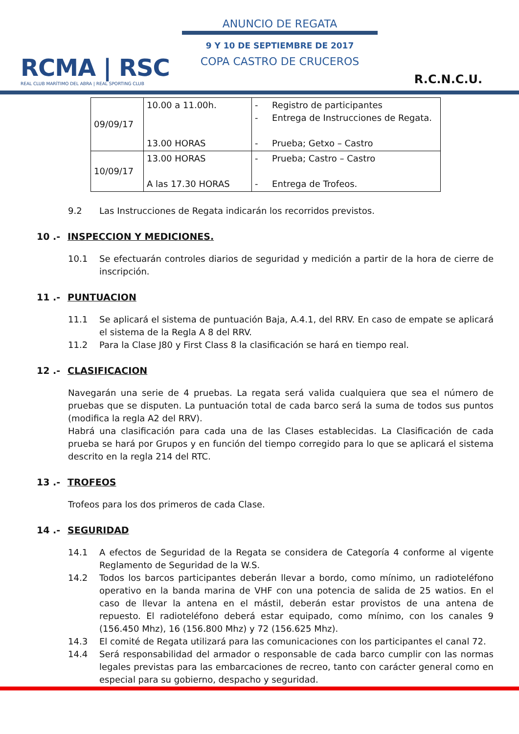RCMA | RSC
REAL CLUB MARÍTIMO DEL ABRA | REAL SPORTING CLUB
ANUNCIO DE REGATA
9 Y 10 DE SEPTIEMBRE DE 2017
COPA CASTRO DE CRUCEROS
R.C.N.C.U.
| 09/09/17 | 10.00 a 11.00h. 13.00 HORAS | - Registro de participantes - Entrega de Instrucciones de Regata. - Prueba; Getxo – Castro |
| 10/09/17 | 13.00 HORAS A las 17.30 HORAS | - Prueba; Castro – Castro - Entrega de Trofeos. |
9.2 Las Instrucciones de Regata indicarán los recorridos previstos.
10 .- INSPECCION Y MEDICIONES.
10.1 Se efectuarán controles diarios de seguridad y medición a partir de la hora de cierre de inscripción.
11 .- PUNTUACION
11.1 Se aplicará el sistema de puntuación Baja, A.4.1, del RRV. En caso de empate se aplicará el sistema de la Regla A 8 del RRV.
11.2 Para la Clase J80 y First Class 8 la clasificación se hará en tiempo real.
12 .- CLASIFICACION
Navegarán una serie de 4 pruebas. La regata será valida cualquiera que sea el número de pruebas que se disputen. La puntuación total de cada barco será la suma de todos sus puntos (modifica la regla A2 del RRV).
Habrá una clasificación para cada una de las Clases establecidas. La Clasificación de cada prueba se hará por Grupos y en función del tiempo corregido para lo que se aplicará el sistema descrito en la regla 214 del RTC.
13 .- TROFEOS
Trofeos para los dos primeros de cada Clase.
14 .- SEGURIDAD
14.1 A efectos de Seguridad de la Regata se considera de Categoría 4 conforme al vigente Reglamento de Seguridad de la W.S.
14.2 Todos los barcos participantes deberán llevar a bordo, como mínimo, un radioteléfono operativo en la banda marina de VHF con una potencia de salida de 25 watios. En el caso de llevar la antena en el mástil, deberán estar provistos de una antena de repuesto. El radioteléfono deberá estar equipado, como mínimo, con los canales 9 (156.450 Mhz), 16 (156.800 Mhz) y 72 (156.625 Mhz).
14.3 El comité de Regata utilizará para las comunicaciones con los participantes el canal 72.
14.4 Será responsabilidad del armador o responsable de cada barco cumplir con las normas legales previstas para las embarcaciones de recreo, tanto con carácter general como en especial para su gobierno, despacho y seguridad.